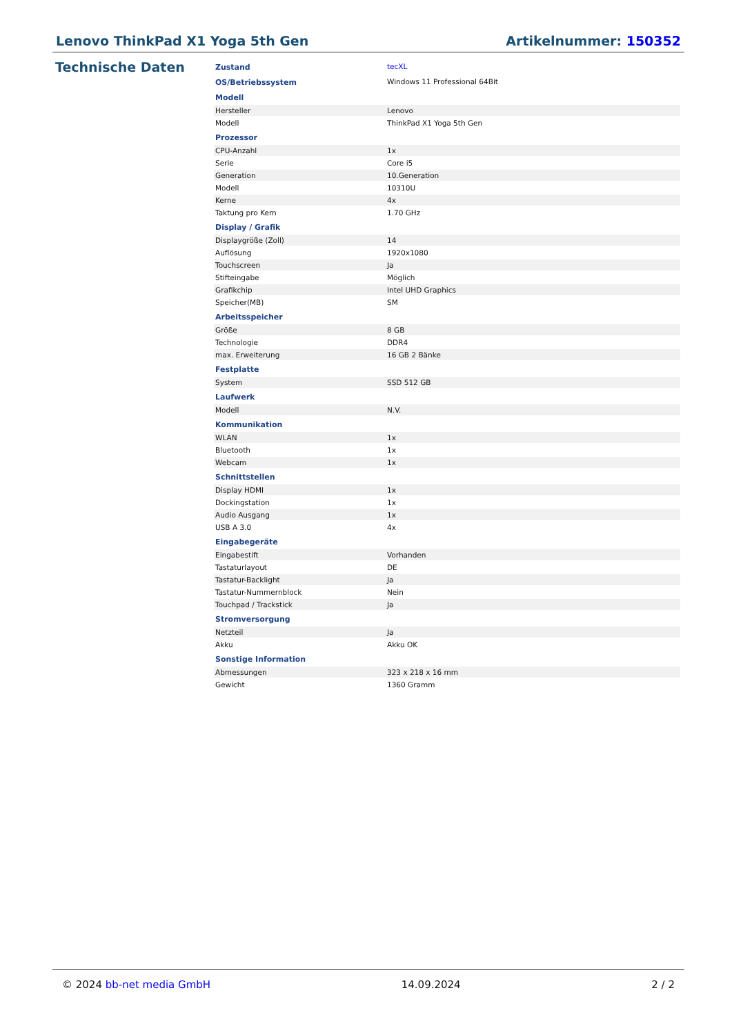Lenovo ThinkPad X1 Yoga 5th Gen Artikelnummer: 150352
Technische Daten
| Zustand | tecXL |
| OS/Betriebssystem | Windows 11 Professional 64Bit |
| Modell | |
| Hersteller | Lenovo |
| Modell | ThinkPad X1 Yoga 5th Gen |
| Prozessor | |
| CPU-Anzahl | 1x |
| Serie | Core i5 |
| Generation | 10.Generation |
| Modell | 10310U |
| Kerne | 4x |
| Taktung pro Kern | 1.70 GHz |
| Display / Grafik | |
| Displaygröße (Zoll) | 14 |
| Auflösung | 1920x1080 |
| Touchscreen | Ja |
| Stifteingabe | Möglich |
| Grafikchip | Intel UHD Graphics |
| Speicher(MB) | SM |
| Arbeitsspeicher | |
| Größe | 8 GB |
| Technologie | DDR4 |
| max. Erweiterung | 16 GB 2 Bänke |
| Festplatte | |
| System | SSD 512 GB |
| Laufwerk | |
| Modell | N.V. |
| Kommunikation | |
| WLAN | 1x |
| Bluetooth | 1x |
| Webcam | 1x |
| Schnittstellen | |
| Display HDMI | 1x |
| Dockingstation | 1x |
| Audio Ausgang | 1x |
| USB A 3.0 | 4x |
| Eingabegeräte | |
| Eingabestift | Vorhanden |
| Tastaturlayout | DE |
| Tastatur-Backlight | Ja |
| Tastatur-Nummernblock | Nein |
| Touchpad / Trackstick | Ja |
| Stromversorgung | |
| Netzteil | Ja |
| Akku | Akku OK |
| Sonstige Information | |
| Abmessungen | 323 x 218 x 16 mm |
| Gewicht | 1360 Gramm |
© 2024 bb-net media GmbH 14.09.2024 2 / 2